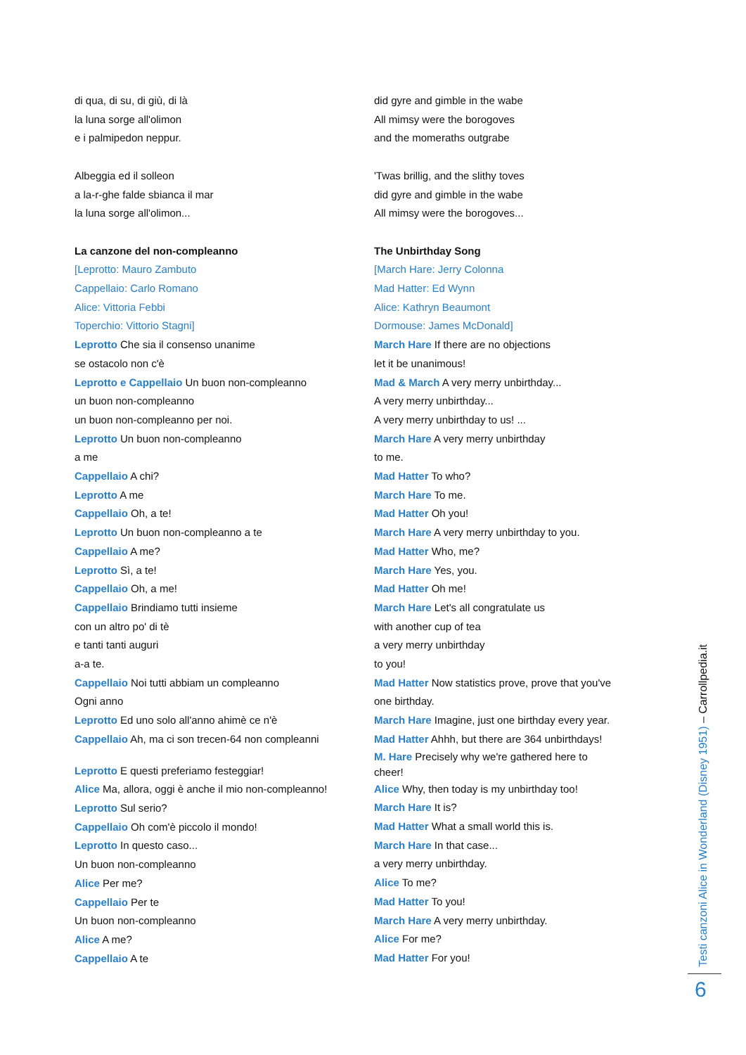di qua, di su, di giù, di là
la luna sorge all'olimon
e i palmipedon neppur.
Albeggia ed il solleon
a la-r-ghe falde sbianca il mar
la luna sorge all'olimon...
La canzone del non-compleanno
[Leprotto: Mauro Zambuto
Cappellaio: Carlo Romano
Alice: Vittoria Febbi
Toperchio: Vittorio Stagni]
Leprotto Che sia il consenso unanime
se ostacolo non c'è
Leprotto e Cappellaio Un buon non-compleanno
un buon non-compleanno
un buon non-compleanno per noi.
Leprotto Un buon non-compleanno
a me
Cappellaio A chi?
Leprotto A me
Cappellaio Oh, a te!
Leprotto Un buon non-compleanno a te
Cappellaio A me?
Leprotto Sì, a te!
Cappellaio Oh, a me!
Cappellaio Brindiamo tutti insieme
con un altro po' di tè
e tanti tanti auguri
a-a te.
Cappellaio Noi tutti abbiam un compleanno
Ogni anno
Leprotto Ed uno solo all'anno ahimè ce n'è
Cappellaio Ah, ma ci son trecen-64 non compleanni
Leprotto E questi preferiamo festeggiar!
Alice Ma, allora, oggi è anche il mio non-compleanno!
Leprotto Sul serio?
Cappellaio Oh com'è piccolo il mondo!
Leprotto In questo caso...
Un buon non-compleanno
Alice Per me?
Cappellaio Per te
Un buon non-compleanno
Alice A me?
Cappellaio A te
did gyre and gimble in the wabe
All mimsy were the borogoves
and the momeraths outgrabe
'Twas brillig, and the slithy toves
did gyre and gimble in the wabe
All mimsy were the borogoves...
The Unbirthday Song
[March Hare: Jerry Colonna
Mad Hatter: Ed Wynn
Alice: Kathryn Beaumont
Dormouse: James McDonald]
March Hare If there are no objections
let it be unanimous!
Mad & March A very merry unbirthday...
A very merry unbirthday...
A very merry unbirthday to us! ...
March Hare A very merry unbirthday
to me.
Mad Hatter To who?
March Hare To me.
Mad Hatter Oh you!
March Hare A very merry unbirthday to you.
Mad Hatter Who, me?
March Hare Yes, you.
Mad Hatter Oh me!
March Hare Let's all congratulate us
with another cup of tea
a very merry unbirthday
to you!
Mad Hatter Now statistics prove, prove that you've
one birthday.
March Hare Imagine, just one birthday every year.
Mad Hatter Ahhh, but there are 364 unbirthdays!
M. Hare Precisely why we're gathered here to
cheer!
Alice Why, then today is my unbirthday too!
March Hare It is?
Mad Hatter What a small world this is.
March Hare In that case...
a very merry unbirthday.
Alice To me?
Mad Hatter To you!
March Hare A very merry unbirthday.
Alice For me?
Mad Hatter For you!
Testi canzoni Alice in Wonderland (Disney 1951) – Carrollpedia.it
6